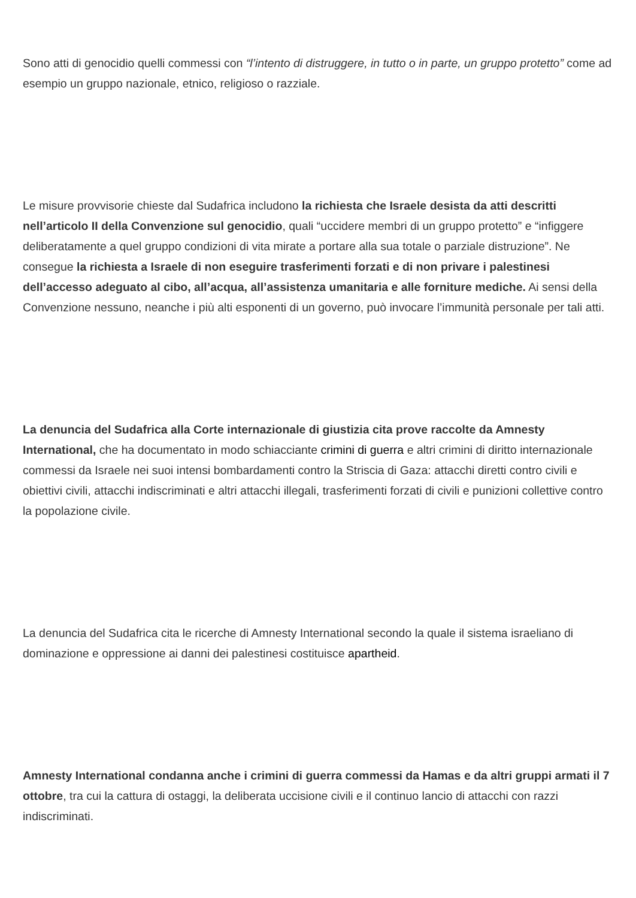Sono atti di genocidio quelli commessi con “l’intento di distruggere, in tutto o in parte, un gruppo protetto” come ad esempio un gruppo nazionale, etnico, religioso o razziale.
Le misure provvisorie chieste dal Sudafrica includono la richiesta che Israele desista da atti descritti nell’articolo II della Convenzione sul genocidio, quali “uccidere membri di un gruppo protetto” e “infiggere deliberatamente a quel gruppo condizioni di vita mirate a portare alla sua totale o parziale distruzione”. Ne consegue la richiesta a Israele di non eseguire trasferimenti forzati e di non privare i palestinesi dell’accesso adeguato al cibo, all’acqua, all’assistenza umanitaria e alle forniture mediche. Ai sensi della Convenzione nessuno, neanche i più alti esponenti di un governo, può invocare l’immunità personale per tali atti.
La denuncia del Sudafrica alla Corte internazionale di giustizia cita prove raccolte da Amnesty International, che ha documentato in modo schiacciante crimini di guerra e altri crimini di diritto internazionale commessi da Israele nei suoi intensi bombardamenti contro la Striscia di Gaza: attacchi diretti contro civili e obiettivi civili, attacchi indiscriminati e altri attacchi illegali, trasferimenti forzati di civili e punizioni collettive contro la popolazione civile.
La denuncia del Sudafrica cita le ricerche di Amnesty International secondo la quale il sistema israeliano di dominazione e oppressione ai danni dei palestinesi costituisce apartheid.
Amnesty International condanna anche i crimini di guerra commessi da Hamas e da altri gruppi armati il 7 ottobre, tra cui la cattura di ostaggi, la deliberata uccisione civili e il continuo lancio di attacchi con razzi indiscriminati.